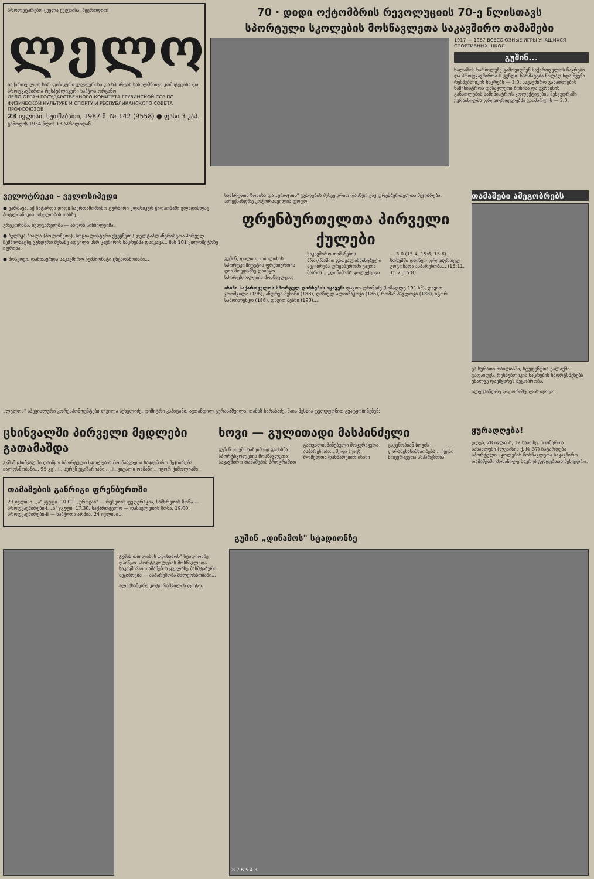პროლეტარებო ყველა ქვეყნისა, შეერთდით!
ლელო
საქართველოს სსრ ფიზიკური კულტურისა და სპორტის სახელმწიფო კომიტეტისა და პროფკავშირთა რესპუბლიკური საბჭოს ორგანო
ЛЕЛО ОРГАН ГОСУДАРСТВЕННОГО КОМИТЕТА ГРУЗИНСКОЙ ССР ПО ФИЗИЧЕСКОЙ КУЛЬТУРЕ И СПОРТУ И РЕСПУБЛИКАНСКОГО СОВЕТА ПРОФСОЮЗОВ
23 ივლისი, ხუთშაბათი, 1987 წ. № 142 (9558) ● ფასი 3 კაპ.
გამოდის 1934 წლის 13 აპრილიდან
70 · დიდი ოქტომბრის რევოლუციის 70-ე წლისთავს
სპორტული სკოლების მოსწავლეთა საკავშირო თამაშები
1917 — 1987 ВСЕСОЮЗНЫЕ ИГРЫ УЧАЩИХСЯ СПОРТИВНЫХ ШКОЛ
გუშინ...
სალამოს ხარბილუზე გამოვიდნენ საქართველოს ნაკრები და პროფკავშირთა-II გუნდი. წარმატება წილად ხდა ჩვენი რესპუბლიკის ნაკრებს — 3:0. საკავშირო განათლების სამინისტროს დასავლეთი ზონისა და უკრაინის განათლების სამინისტროს კოლექტივების შეხვედრაში უკრაინელმა ფრენბურთელებმა გაიმარჯვეს — 3:0.
ველოტრეკი - ველოსიპედი
● ვარშავა. აქ ჩატარდა დიდი საერთაშორისო ტურნირი კლასიკურ ჭიდაობაში ვლადისლავ პოტლიანსკის სახელობის თასზე...
გრეკორამა, ბულგარელმა — ანდონ სინბილეიმა.
● ბელსკა-ბიალა (პოლონეთი). სოციალისტური ქვეყნების დელტაპლანერისტთა პირველ ჩემპიონატზე გუნდური მესამე ადგილი სსრ კავშირის ნაკრებმა დაიკავა... მან 101 კილომეტრზე იფრინა.
● მოსკოვი. დამთავრდა საკავშირო ჩემპიონატი ცხენოსნობაში...
სამხრეთის ზონისა და „უროჯაის" გუნდების შეხვედრით დაიწყო ვაჟ ფრენბურთელთა შეჯიბრება. ალექსანდრე კოტორაშვილის ფოტო.
ფრენბურთელთა პირველი ქულები
გუშინ, დილით, თბილისის სპორტკომიტეტის ფრენბურთის ღია მოედანზე დაიწყო სპორტსკოლების მოსწავლეთა საკავშირო თამაშების პროგრამით გათვალისწინებული შეჯიბრება ფრენბურთში ვაჟთა შორის... „დინამოს" კოლექტივი — 3:0 (15:4, 15:6, 15:6)... სოხუმში დაიწყო ფრენბურთელ გოგონათა ასპარეზობა... (15:11, 15:2, 15:8).
ისინი საქართველოს სპორტულ ღირსებას იცავენ: დავით ლხინაძე (სიმაღლე 191 სმ), დავით ჯოოშვილი (196), ანდრეი მუხინი (188), დანიელ ალიინაკოვი (186), რომან პავლოვი (188), იგორ სამოილენკო (186), დავით მესხი (190)...
თამაშები ამეგობრებს
ეს სურათი თბილისში, სტუდენტთა ქალაქში გადაიღეს. რესპუბლიკის ნაკრების სპორტსმენებს უმალვე დაუმყარეს მეგობრობა.
ალექსანდრე კოტორაშვილის ფოტო.
„ლელოს" სპეციალური კორესპონდენტები ლეილა სუხელიძე, დიმიტრი კაპიტანი, ავთანდილ გურასაშვილი, თამაზ ხარაბაძე, მაია მესხია ტელეფონით გვატყობინებენ:
ცხინვალში პირველი მედლები გათამაშდა
გუშინ ცხინვალში დაიწყო სპორტული სკოლების მოსწავლეთა საკავშირო შეჯიბრება ძალოსნობაში... 95 კგ). II. სურენ ეგიზარიანი... III. ვიტალი ოხმანი... იგორ ქიმოლიამი.
თამაშების განრიგი ფრენბურთში
23 ივლისი. „ა" ჯგუფი. 10.00. „უროჟაი" — რუსეთის ფედერაცია, სამხრეთის ზონა — პროფკავშირები-I. „ბ" ჯგუფი. 17.30. საქართველო — დასავლეთის ზონა, 19.00. პროფკავშირები-II — საბჭოთა არმია. 24 ივლისი...
ხოვი — გულითადი მასპინძელი
გუშინ ხოვში საზეიმოდ გაიხსნა სპორტსკოლების მოსწავლეთა საკავშირო თამაშების პროგრამით გათვალისწინებული მოცურავეთა ასპარეზობა... შეფი ჰყავს, რომელთა დახმარებით ისინი გაეცნობიან ხოვის ღირსშესანიშნაობებს... ჩვენი მოცურავეთა ასპარეზობა.
ყურადღება!
დღეს, 28 ივლისს, 12 საათზე, პიონერთა სასახლეში (ლენინის ქ. № 37) ჩატარდება სპორტული სკოლების მოსწავლეთა საკავშირო თამაშებში მონაწილე ნაკრებ გუნდებთან შეხვედრა.
გუშინ „დინამოს" სტადიონზე
გუშინ თბილისის „დინამოს" სტადიონზე დაიწყო სპორტსკოლების მოსწავლეთა საკავშირო თამაშების ყველაზე მასშტაბური შეჯიბრება — ასპარეზობა მძლეოსნობაში...
ალექსანდრე კოტორაშვილის ფოტო.
8 7 6 5 4 3